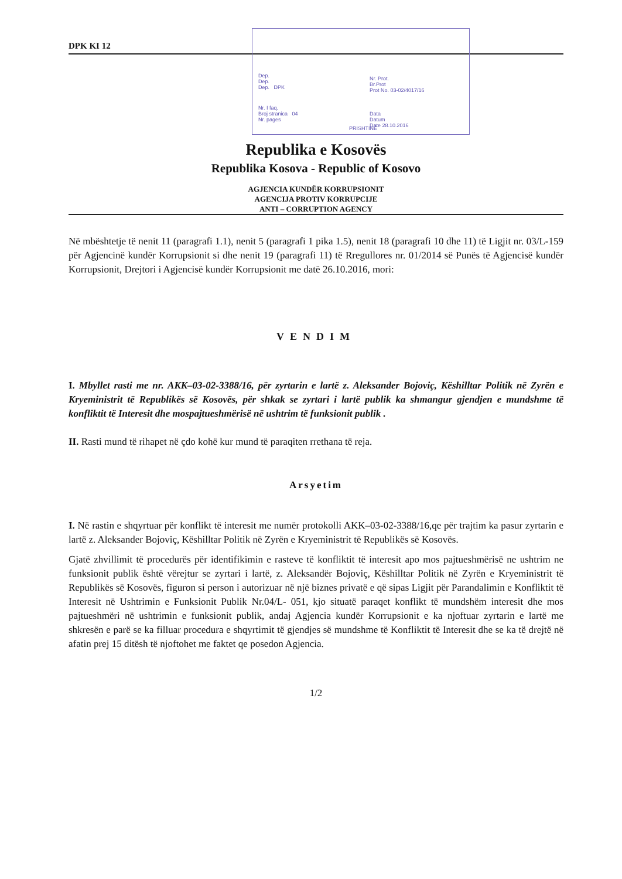DPK KI 12
Dep.
Dep.
Dep. DPK
Nr. I faq.
Broj stranica 04
Nr. pages
Nr. Prot.
Br.Prot
Prot No. 03-02/4017/16
Data
Datum
Date 28.10.2016
PRISHTINË
Republika e Kosovës
Republika Kosova - Republic of Kosovo
AGJENCIA KUNDËR KORRUPSIONIT
AGENCIJA PROTIV KORRUPCIJE
ANTI – CORRUPTION AGENCY
Në mbështetje të nenit 11 (paragrafi 1.1), nenit 5 (paragrafi 1 pika 1.5), nenit 18 (paragrafi 10 dhe 11) të Ligjit nr. 03/L-159 për Agjencinë kundër Korrupsionit si dhe nenit 19 (paragrafi 11) të Rregullores nr. 01/2014 së Punës të Agjencisë kundër Korrupsionit, Drejtori i Agjencisë kundër Korrupsionit me datë 26.10.2016, mori:
VENDIM
I. Mbyllet rasti me nr. AKK–03-02-3388/16, për zyrtarin e lartë z. Aleksander Bojoviç, Këshilltar Politik në Zyrën e Kryeministrit të Republikës së Kosovës, për shkak se zyrtari i lartë publik ka shmangur gjendjen e mundshme të konfliktit të Interesit dhe mospajtueshmërisë në ushtrim të funksionit publik .
II. Rasti mund të rihapet në çdo kohë kur mund të paraqiten rrethana të reja.
Arsyetim
I. Në rastin e shqyrtuar për konflikt të interesit me numër protokolli AKK–03-02-3388/16,qe për trajtim ka pasur zyrtarin e lartë z. Aleksander Bojoviç, Këshilltar Politik në Zyrën e Kryeministrit të Republikës së Kosovës.
Gjatë zhvillimit të procedurës për identifikimin e rasteve të konfliktit të interesit apo mos pajtueshmërisë ne ushtrim ne funksionit publik është vërejtur se zyrtari i lartë, z. Aleksandër Bojoviç, Këshilltar Politik në Zyrën e Kryeministrit të Republikës së Kosovës, figuron si person i autorizuar në një biznes privatë e që sipas Ligjit për Parandalimin e Konfliktit të Interesit në Ushtrimin e Funksionit Publik Nr.04/L- 051, kjo situatë paraqet konflikt të mundshëm interesit dhe mos pajtueshmëri në ushtrimin e funksionit publik, andaj Agjencia kundër Korrupsionit e ka njoftuar zyrtarin e lartë me shkresën e parë se ka filluar procedura e shqyrtimit të gjendjes së mundshme të Konfliktit të Interesit dhe se ka të drejtë në afatin prej 15 ditësh të njoftohet me faktet qe posedon Agjencia.
1/2